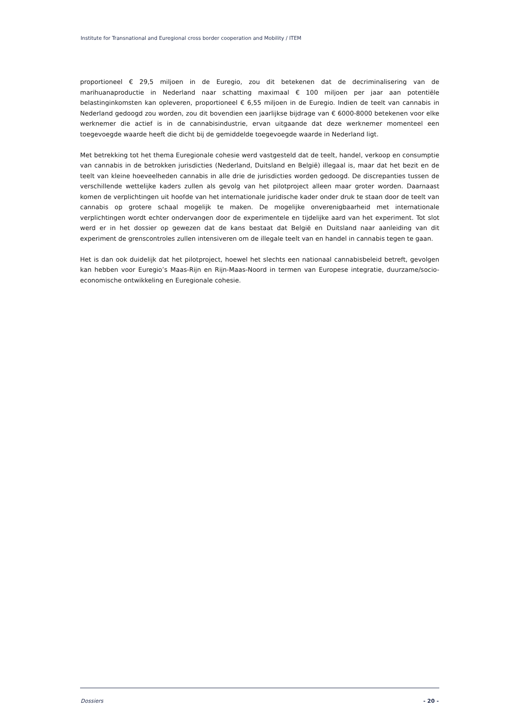Institute for Transnational and Euregional cross border cooperation and Mobility / ITEM
proportioneel € 29,5 miljoen in de Euregio, zou dit betekenen dat de decriminalisering van de marihuanaproductie in Nederland naar schatting maximaal € 100 miljoen per jaar aan potentiële belastinginkomsten kan opleveren, proportioneel € 6,55 miljoen in de Euregio. Indien de teelt van cannabis in Nederland gedoogd zou worden, zou dit bovendien een jaarlijkse bijdrage van € 6000-8000 betekenen voor elke werknemer die actief is in de cannabisindustrie, ervan uitgaande dat deze werknemer momenteel een toegevoegde waarde heeft die dicht bij de gemiddelde toegevoegde waarde in Nederland ligt.
Met betrekking tot het thema Euregionale cohesie werd vastgesteld dat de teelt, handel, verkoop en consumptie van cannabis in de betrokken jurisdicties (Nederland, Duitsland en België) illegaal is, maar dat het bezit en de teelt van kleine hoeveelheden cannabis in alle drie de jurisdicties worden gedoogd. De discrepanties tussen de verschillende wettelijke kaders zullen als gevolg van het pilotproject alleen maar groter worden. Daarnaast komen de verplichtingen uit hoofde van het internationale juridische kader onder druk te staan door de teelt van cannabis op grotere schaal mogelijk te maken. De mogelijke onverenigbaarheid met internationale verplichtingen wordt echter ondervangen door de experimentele en tijdelijke aard van het experiment. Tot slot werd er in het dossier op gewezen dat de kans bestaat dat België en Duitsland naar aanleiding van dit experiment de grenscontroles zullen intensiveren om de illegale teelt van en handel in cannabis tegen te gaan.
Het is dan ook duidelijk dat het pilotproject, hoewel het slechts een nationaal cannabisbeleid betreft, gevolgen kan hebben voor Euregio’s Maas-Rijn en Rijn-Maas-Noord in termen van Europese integratie, duurzame/socio-economische ontwikkeling en Euregionale cohesie.
Dossiers - 20 -